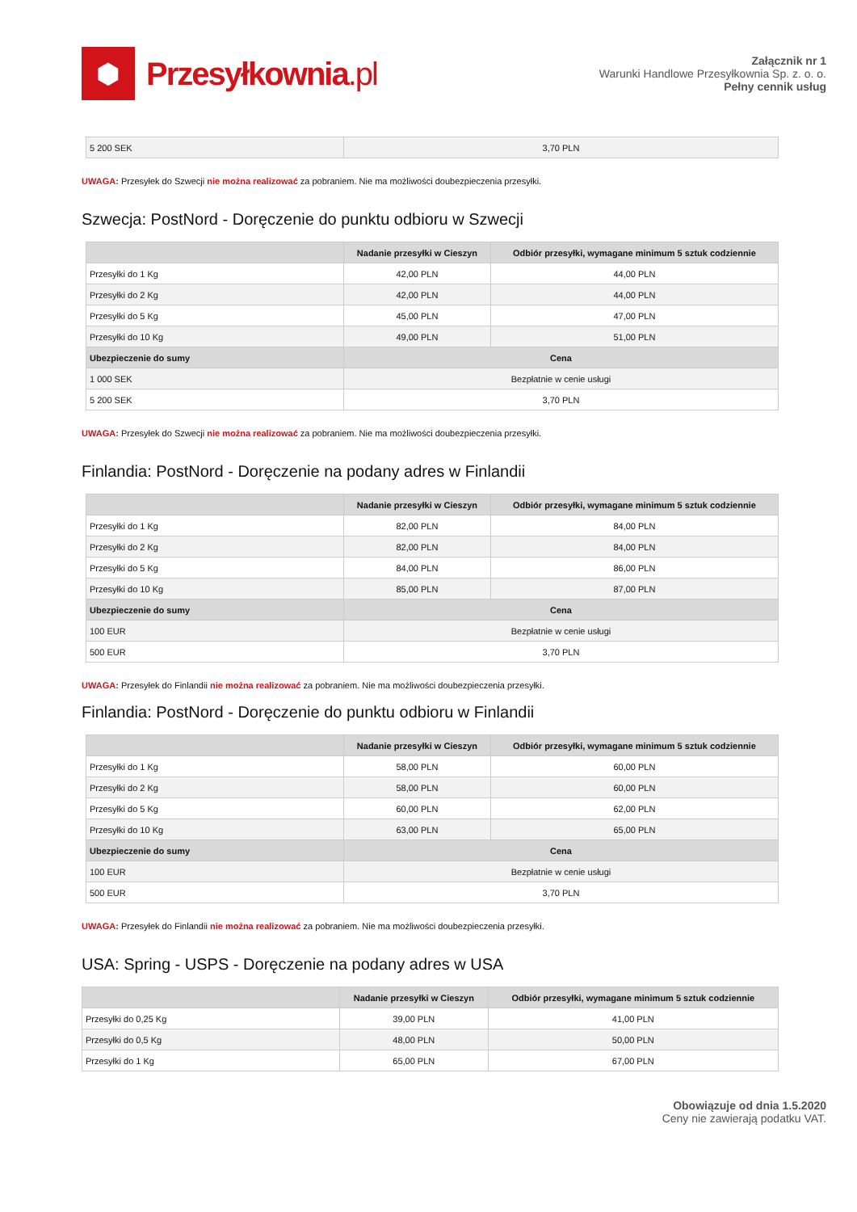⬢
Przesyłkownia.pl
Załącznik nr 1
Warunki Handlowe Przesyłkownia Sp. z. o. o.
Pełny cennik usług
| 5 200 SEK | 3,70 PLN |
UWAGA: Przesyłek do Szwecji nie można realizować za pobraniem. Nie ma możliwości doubezpieczenia przesyłki.
Szwecja: PostNord - Doręczenie do punktu odbioru w Szwecji
| | Nadanie przesyłki w Cieszyn | Odbiór przesyłki, wymagane minimum 5 sztuk codziennie |
| --- | --- | --- |
| Przesyłki do 1 Kg | 42,00 PLN | 44,00 PLN |
| Przesyłki do 2 Kg | 42,00 PLN | 44,00 PLN |
| Przesyłki do 5 Kg | 45,00 PLN | 47,00 PLN |
| Przesyłki do 10 Kg | 49,00 PLN | 51,00 PLN |
| Ubezpieczenie do sumy | Cena | |
| 1 000 SEK | Bezpłatnie w cenie usługi | |
| 5 200 SEK | 3,70 PLN | |
UWAGA: Przesyłek do Szwecji nie można realizować za pobraniem. Nie ma możliwości doubezpieczenia przesyłki.
Finlandia: PostNord - Doręczenie na podany adres w Finlandii
| | Nadanie przesyłki w Cieszyn | Odbiór przesyłki, wymagane minimum 5 sztuk codziennie |
| --- | --- | --- |
| Przesyłki do 1 Kg | 82,00 PLN | 84,00 PLN |
| Przesyłki do 2 Kg | 82,00 PLN | 84,00 PLN |
| Przesyłki do 5 Kg | 84,00 PLN | 86,00 PLN |
| Przesyłki do 10 Kg | 85,00 PLN | 87,00 PLN |
| Ubezpieczenie do sumy | Cena | |
| 100 EUR | Bezpłatnie w cenie usługi | |
| 500 EUR | 3,70 PLN | |
UWAGA: Przesyłek do Finlandii nie można realizować za pobraniem. Nie ma możliwości doubezpieczenia przesyłki.
Finlandia: PostNord - Doręczenie do punktu odbioru w Finlandii
| | Nadanie przesyłki w Cieszyn | Odbiór przesyłki, wymagane minimum 5 sztuk codziennie |
| --- | --- | --- |
| Przesyłki do 1 Kg | 58,00 PLN | 60,00 PLN |
| Przesyłki do 2 Kg | 58,00 PLN | 60,00 PLN |
| Przesyłki do 5 Kg | 60,00 PLN | 62,00 PLN |
| Przesyłki do 10 Kg | 63,00 PLN | 65,00 PLN |
| Ubezpieczenie do sumy | Cena | |
| 100 EUR | Bezpłatnie w cenie usługi | |
| 500 EUR | 3,70 PLN | |
UWAGA: Przesyłek do Finlandii nie można realizować za pobraniem. Nie ma możliwości doubezpieczenia przesyłki.
USA: Spring - USPS - Doręczenie na podany adres w USA
| | Nadanie przesyłki w Cieszyn | Odbiór przesyłki, wymagane minimum 5 sztuk codziennie |
| --- | --- | --- |
| Przesyłki do 0,25 Kg | 39,00 PLN | 41,00 PLN |
| Przesyłki do 0,5 Kg | 48,00 PLN | 50,00 PLN |
| Przesyłki do 1 Kg | 65,00 PLN | 67,00 PLN |
Obowiązuje od dnia 1.5.2020
Ceny nie zawierają podatku VAT.